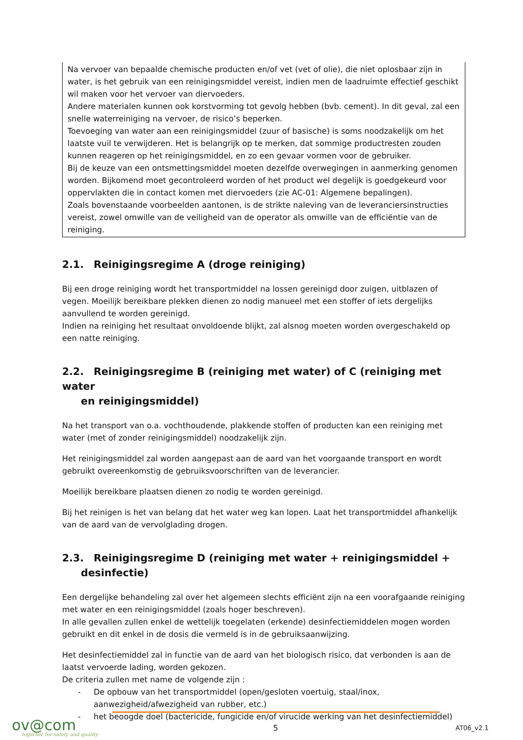Na vervoer van bepaalde chemische producten en/of vet (vet of olie), die niet oplosbaar zijn in water, is het gebruik van een reinigingsmiddel vereist, indien men de laadruimte effectief geschikt wil maken voor het vervoer van diervoeders.
Andere materialen kunnen ook korstvorming tot gevolg hebben (bvb. cement). In dit geval, zal een snelle waterreiniging na vervoer, de risico’s beperken.
Toevoeging van water aan een reinigingsmiddel (zuur of basische) is soms noodzakelijk om het laatste vuil te verwijderen. Het is belangrijk op te merken, dat sommige productresten zouden kunnen reageren op het reinigingsmiddel, en zo een gevaar vormen voor de gebruiker.
Bij de keuze van een ontsmettingsmiddel moeten dezelfde overwegingen in aanmerking genomen worden. Bijkomend moet gecontroleerd worden of het product wel degelijk is goedgekeurd voor oppervlakten die in contact komen met diervoeders (zie AC-01: Algemene bepalingen).
Zoals bovenstaande voorbeelden aantonen, is de strikte naleving van de leveranciersinstructies vereist, zowel omwille van de veiligheid van de operator als omwille van de efficiëntie van de reiniging.
2.1. Reinigingsregime A (droge reiniging)
Bij een droge reiniging wordt het transportmiddel na lossen gereinigd door zuigen, uitblazen of vegen. Moeilijk bereikbare plekken dienen zo nodig manueel met een stoffer of iets dergelijks aanvullend te worden gereinigd.
Indien na reiniging het resultaat onvoldoende blijkt, zal alsnog moeten worden overgeschakeld op een natte reiniging.
2.2. Reinigingsregime B (reiniging met water) of C (reiniging met water
en reinigingsmiddel)
Na het transport van o.a. vochthoudende, plakkende stoffen of producten kan een reiniging met water (met of zonder reinigingsmiddel) noodzakelijk zijn.
Het reinigingsmiddel zal worden aangepast aan de aard van het voorgaande transport en wordt gebruikt overeenkomstig de gebruiksvoorschriften van de leverancier.
Moeilijk bereikbare plaatsen dienen zo nodig te worden gereinigd.
Bij het reinigen is het van belang dat het water weg kan lopen. Laat het transportmiddel afhankelijk van de aard van de vervolglading drogen.
2.3. Reinigingsregime D (reiniging met water + reinigingsmiddel +
desinfectie)
Een dergelijke behandeling zal over het algemeen slechts efficiënt zijn na een voorafgaande reiniging met water en een reinigingsmiddel (zoals hoger beschreven).
In alle gevallen zullen enkel de wettelijk toegelaten (erkende) desinfectiemiddelen mogen worden gebruikt en dit enkel in de dosis die vermeld is in de gebruiksaanwijzing.
Het desinfectiemiddel zal in functie van de aard van het biologisch risico, dat verbonden is aan de laatst vervoerde lading, worden gekozen.
De criteria zullen met name de volgende zijn :
- De opbouw van het transportmiddel (open/gesloten voertuig, staal/inox, aanwezigheid/afwezigheid van rubber, etc.)
- het beoogde doel (bactericide, fungicide en/of virucide werking van het desinfectiemiddel)
ov@com
together for safety and quality
5 AT06_v2.1